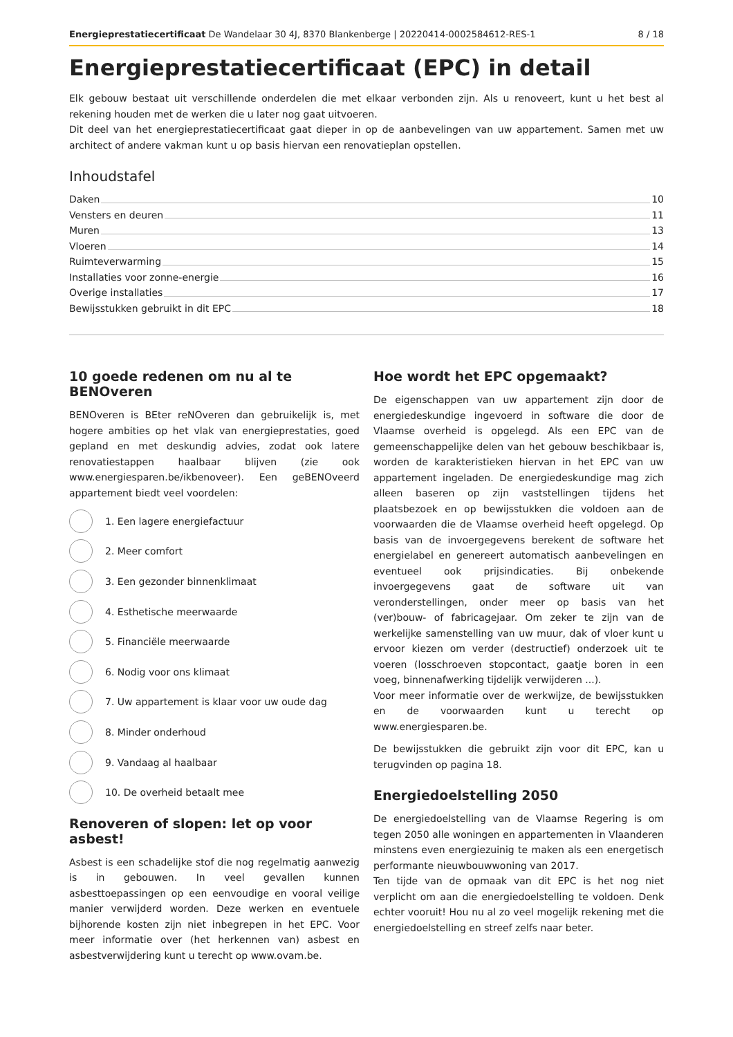Energieprestatiecertificaat De Wandelaar 30 4J, 8370 Blankenberge | 20220414-0002584612-RES-1 8 / 18
Energieprestatiecertificaat (EPC) in detail
Elk gebouw bestaat uit verschillende onderdelen die met elkaar verbonden zijn. Als u renoveert, kunt u het best al rekening houden met de werken die u later nog gaat uitvoeren.
Dit deel van het energieprestatiecertificaat gaat dieper in op de aanbevelingen van uw appartement. Samen met uw architect of andere vakman kunt u op basis hiervan een renovatieplan opstellen.
Inhoudstafel
Daken 10
Vensters en deuren 11
Muren 13
Vloeren 14
Ruimteverwarming 15
Installaties voor zonne-energie 16
Overige installaties 17
Bewijsstukken gebruikt in dit EPC 18
10 goede redenen om nu al te BENOveren
BENOveren is BEter reNOveren dan gebruikelijk is, met hogere ambities op het vlak van energieprestaties, goed gepland en met deskundig advies, zodat ook latere renovatiestappen haalbaar blijven (zie ook www.energiesparen.be/ikbenoveer). Een geBENOveerd appartement biedt veel voordelen:
1. Een lagere energiefactuur
2. Meer comfort
3. Een gezonder binnenklimaat
4. Esthetische meerwaarde
5. Financiële meerwaarde
6. Nodig voor ons klimaat
7. Uw appartement is klaar voor uw oude dag
8. Minder onderhoud
9. Vandaag al haalbaar
10. De overheid betaalt mee
Renoveren of slopen: let op voor asbest!
Asbest is een schadelijke stof die nog regelmatig aanwezig is in gebouwen. In veel gevallen kunnen asbesttoepassingen op een eenvoudige en vooral veilige manier verwijderd worden. Deze werken en eventuele bijhorende kosten zijn niet inbegrepen in het EPC. Voor meer informatie over (het herkennen van) asbest en asbestverwijdering kunt u terecht op www.ovam.be.
Hoe wordt het EPC opgemaakt?
De eigenschappen van uw appartement zijn door de energiedeskundige ingevoerd in software die door de Vlaamse overheid is opgelegd. Als een EPC van de gemeenschappelijke delen van het gebouw beschikbaar is, worden de karakteristieken hiervan in het EPC van uw appartement ingeladen. De energiedeskundige mag zich alleen baseren op zijn vaststellingen tijdens het plaatsbezoek en op bewijsstukken die voldoen aan de voorwaarden die de Vlaamse overheid heeft opgelegd. Op basis van de invoergegevens berekent de software het energielabel en genereert automatisch aanbevelingen en eventueel ook prijsindicaties. Bij onbekende invoergegevens gaat de software uit van veronderstellingen, onder meer op basis van het (ver)bouw- of fabricagejaar. Om zeker te zijn van de werkelijke samenstelling van uw muur, dak of vloer kunt u ervoor kiezen om verder (destructief) onderzoek uit te voeren (losschroeven stopcontact, gaatje boren in een voeg, binnenafwerking tijdelijk verwijderen ...).
Voor meer informatie over de werkwijze, de bewijsstukken en de voorwaarden kunt u terecht op www.energiesparen.be.
De bewijsstukken die gebruikt zijn voor dit EPC, kan u terugvinden op pagina 18.
Energiedoelstelling 2050
De energiedoelstelling van de Vlaamse Regering is om tegen 2050 alle woningen en appartementen in Vlaanderen minstens even energiezuinig te maken als een energetisch performante nieuwbouwwoning van 2017.
Ten tijde van de opmaak van dit EPC is het nog niet verplicht om aan die energiedoelstelling te voldoen. Denk echter vooruit! Hou nu al zo veel mogelijk rekening met die energiedoelstelling en streef zelfs naar beter.